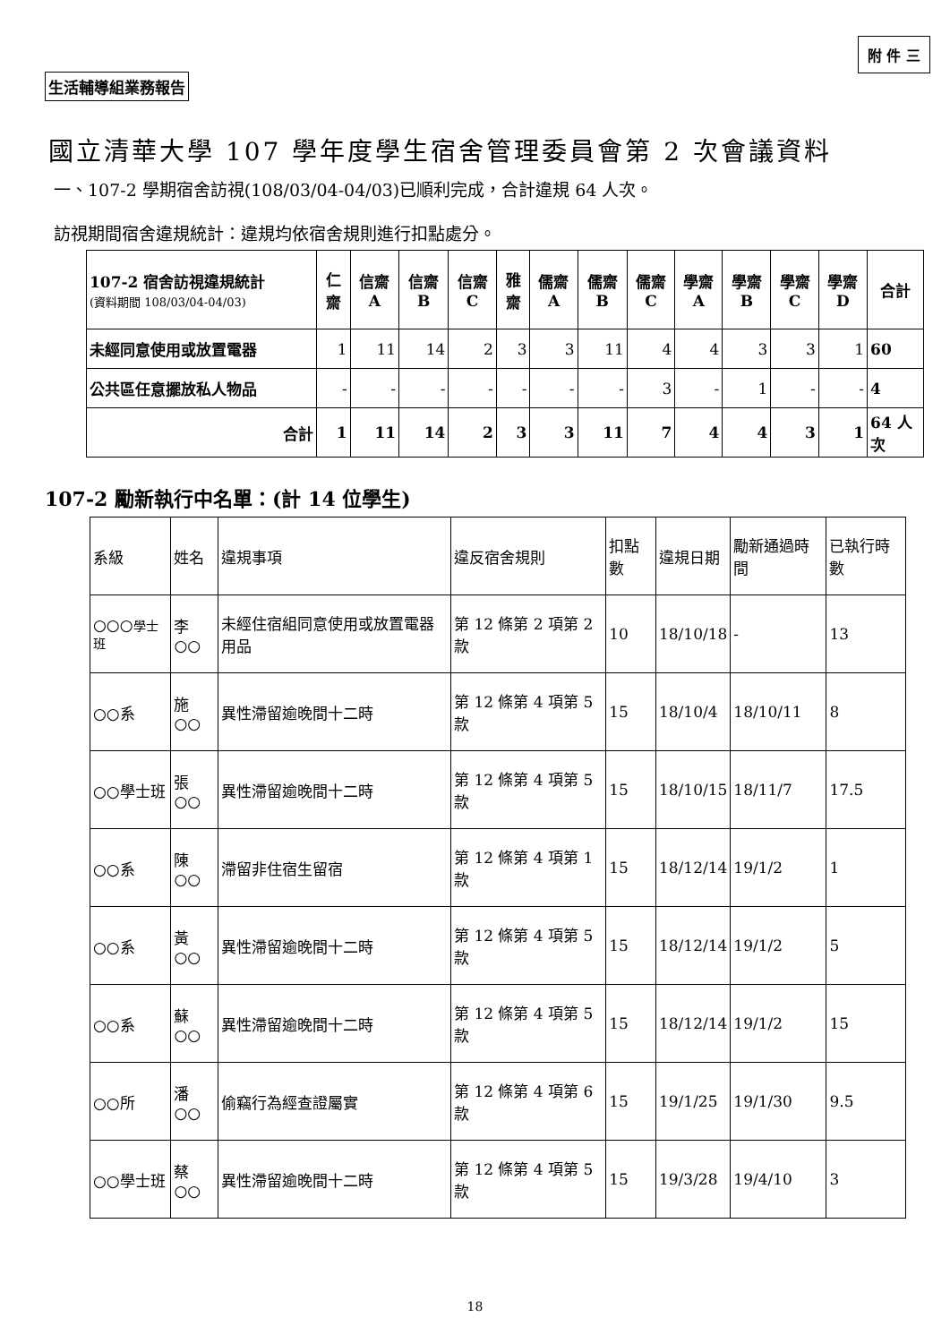附 件 三
生活輔導組業務報告
國立清華大學 107 學年度學生宿舍管理委員會第 2 次會議資料
一、107-2 學期宿舍訪視(108/03/04-04/03)已順利完成，合計違規 64 人次。
訪視期間宿舍違規統計：違規均依宿舍規則進行扣點處分。
| 107-2 宿舍訪視違規統計 (資料期間 108/03/04-04/03) | 仁齋 | 信齋 A | 信齋 B | 信齋 C | 雅齋 | 儒齋 A | 儒齋 B | 儒齋 C | 學齋 A | 學齋 B | 學齋 C | 學齋 D | 合計 |
| --- | --- | --- | --- | --- | --- | --- | --- | --- | --- | --- | --- | --- | --- |
| 未經同意使用或放置電器 | 1 | 11 | 14 | 2 | 3 | 3 | 11 | 4 | 4 | 3 | 3 | 1 | 60 |
| 公共區任意擺放私人物品 | - | - | - | - | - | - | - | 3 | - | 1 | - | - | 4 |
| 合計 | 1 | 11 | 14 | 2 | 3 | 3 | 11 | 7 | 4 | 4 | 3 | 1 | 64 人次 |
107-2 勵新執行中名單：(計 14 位學生)
| 系級 | 姓名 | 違規事項 | 違反宿舍規則 | 扣點數 | 違規日期 | 勵新通過時間 | 已執行時數 |
| ○○○ 學士班 | 李○○ | 未經住宿組同意使用或放置電器用品 | 第 12 條第 2 項第 2 款 | 10 | 18/10/18 | - | 13 |
| ○○系 | 施○○ | 異性滯留逾晚間十二時 | 第 12 條第 4 項第 5 款 | 15 | 18/10/4 | 18/10/11 | 8 |
| ○○學士班 | 張○○ | 異性滯留逾晚間十二時 | 第 12 條第 4 項第 5 款 | 15 | 18/10/15 | 18/11/7 | 17.5 |
| ○○系 | 陳○○ | 滯留非住宿生留宿 | 第 12 條第 4 項第 1 款 | 15 | 18/12/14 | 19/1/2 | 1 |
| ○○系 | 黃○○ | 異性滯留逾晚間十二時 | 第 12 條第 4 項第 5 款 | 15 | 18/12/14 | 19/1/2 | 5 |
| ○○系 | 蘇○○ | 異性滯留逾晚間十二時 | 第 12 條第 4 項第 5 款 | 15 | 18/12/14 | 19/1/2 | 15 |
| ○○所 | 潘○○ | 偷竊行為經查證屬實 | 第 12 條第 4 項第 6 款 | 15 | 19/1/25 | 19/1/30 | 9.5 |
| ○○學士班 | 蔡○○ | 異性滯留逾晚間十二時 | 第 12 條第 4 項第 5 款 | 15 | 19/3/28 | 19/4/10 | 3 |
18